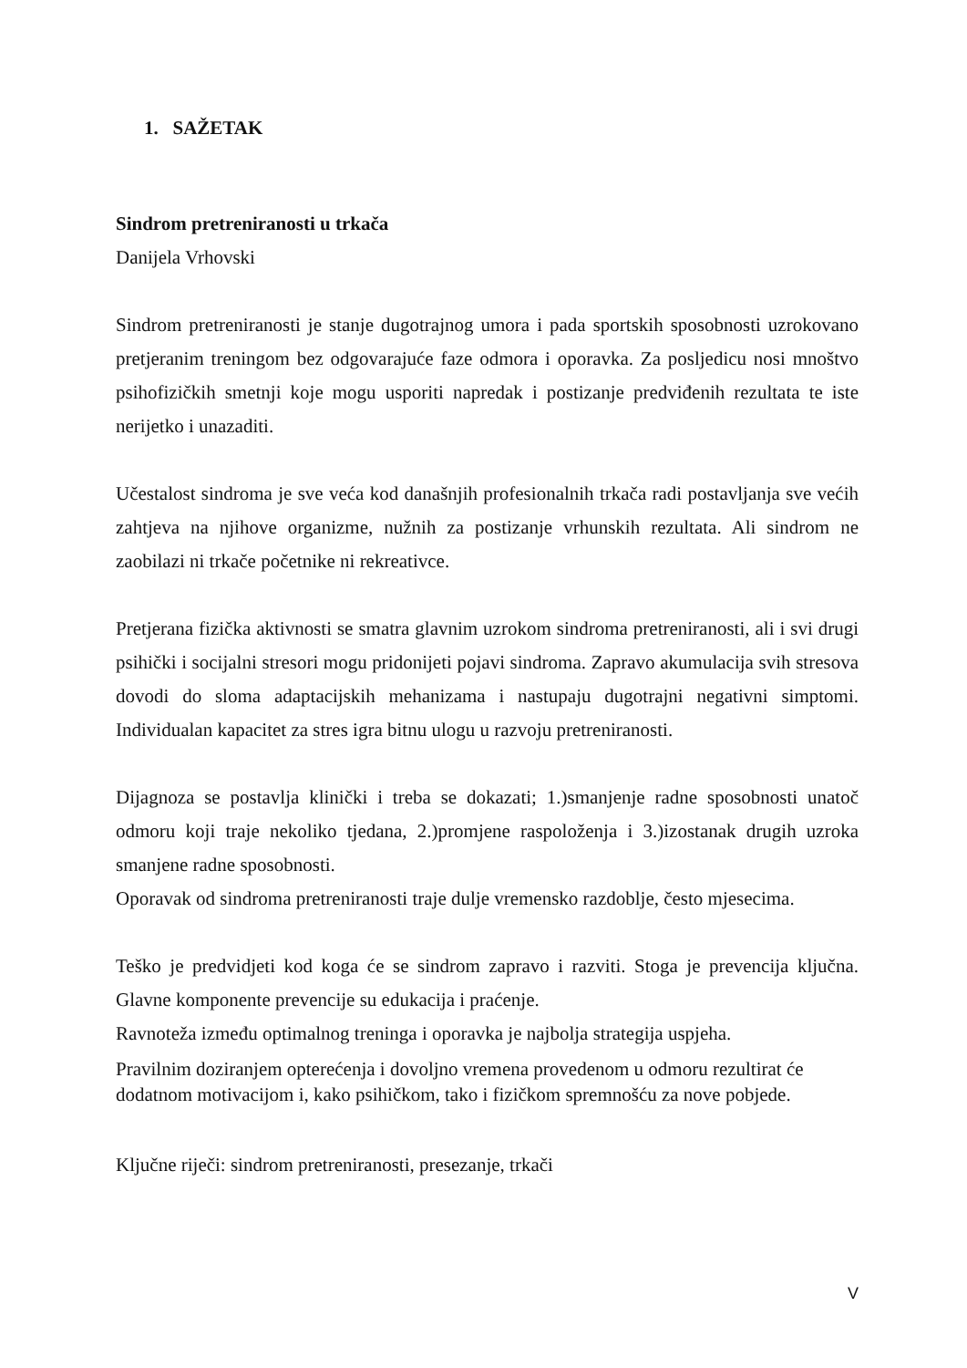1. SAŽETAK
Sindrom pretreniranosti u trkača
Danijela Vrhovski
Sindrom pretreniranosti je stanje dugotrajnog umora i pada sportskih sposobnosti uzrokovano pretjeranim treningom bez odgovarajuće faze odmora i oporavka. Za posljedicu nosi mnoštvo psihofizičkih smetnji koje mogu usporiti napredak i postizanje predviđenih rezultata te iste nerijetko i unazaditi.
Učestalost sindroma je sve veća kod današnjih profesionalnih trkača radi postavljanja sve većih zahtjeva na njihove organizme, nužnih za postizanje vrhunskih rezultata. Ali sindrom ne zaobilazi ni trkače početnike ni rekreativce.
Pretjerana fizička aktivnosti se smatra glavnim uzrokom sindroma pretreniranosti, ali i svi drugi psihički i socijalni stresori mogu pridonijeti pojavi sindroma. Zapravo akumulacija svih stresova dovodi do sloma adaptacijskih mehanizama i nastupaju dugotrajni negativni simptomi. Individualan kapacitet za stres igra bitnu ulogu u razvoju pretreniranosti.
Dijagnoza se postavlja klinički i treba se dokazati; 1.)smanjenje radne sposobnosti unatoč odmoru koji traje nekoliko tjedana, 2.)promjene raspoloženja i 3.)izostanak drugih uzroka smanjene radne sposobnosti.
Oporavak od sindroma pretreniranosti traje dulje vremensko razdoblje, često mjesecima.
Teško je predvidjeti kod koga će se sindrom zapravo i razviti. Stoga je prevencija ključna. Glavne komponente prevencije su edukacija i praćenje.
Ravnoteža između optimalnog treninga i oporavka je najbolja strategija uspjeha.
Pravilnim doziranjem opterećenja i dovoljno vremena provedenom u odmoru rezultirat će dodatnom motivacijom i, kako psihičkom, tako i fizičkom spremnošću za nove pobjede.
Ključne riječi: sindrom pretreniranosti, presezanje, trkači
V